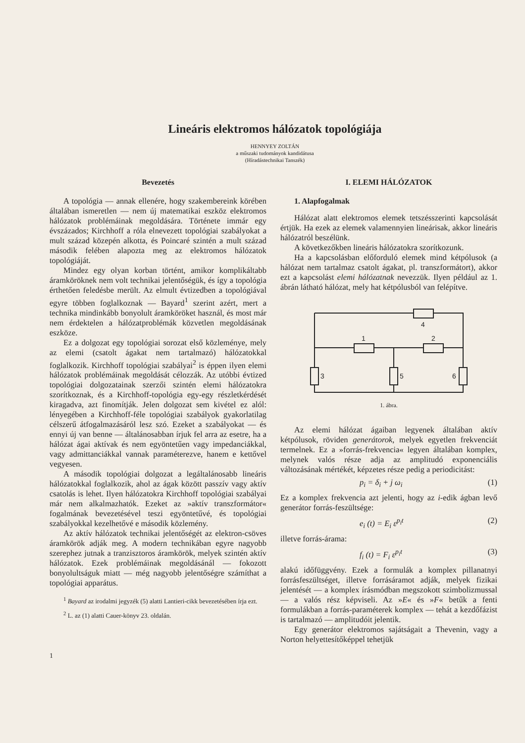Lineáris elektromos hálózatok topológiája
HENNYEY ZOLTÁN
a műszaki tudományok kandidátusa
(Híradástechnikai Tanszék)
Bevezetés
A topológia — annak ellenére, hogy szakembereink körében általában ismeretlen — nem új matematikai eszköz elektromos hálózatok problémáinak megoldására. Története immár egy évszázados; Kirchhoff a róla elnevezett topológiai szabályokat a mult század közepén alkotta, és Poincaré szintén a mult század második felében alapozta meg az elektromos hálózatok topológiáját.
Mindez egy olyan korban történt, amikor komplikáltabb áramköröknek nem volt technikai jelentőségük, és így a topológia érthetően feledésbe merült. Az elmult évtizedben a topológiával egyre többen foglalkoznak — Bayard<sup>1</sup> szerint azért, mert a technika mindinkább bonyolult áramköröket használ, és most már nem érdektelen a hálózatproblémák közvetlen megoldásának eszköze.
Ez a dolgozat egy topológiai sorozat első közleménye, mely az elemi (csatolt ágakat nem tartalmazó) hálózatokkal foglalkozik. Kirchhoff topológiai szabályai<sup>2</sup> is éppen ilyen elemi hálózatok problémáinak megoldását célozzák. Az utóbbi évtized topológiai dolgozatainak szerzői szintén elemi hálózatokra szorítkoznak, és a Kirchhoff-topológia egy-egy részletkérdését kiragadva, azt finomítják. Jelen dolgozat sem kivétel ez alól: lényegében a Kirchhoff-féle topológiai szabályok gyakorlatilag célszerű átfogalmazásáról lesz szó. Ezeket a szabályokat — és ennyi új van benne — általánosabban írjuk fel arra az esetre, ha a hálózat ágai aktívak és nem egyöntetűen vagy impedanciákkal, vagy admittanciákkal vannak paraméterezve, hanem e kettővel vegyesen.
A második topológiai dolgozat a legáltalánosabb lineáris hálózatokkal foglalkozik, ahol az ágak között passzív vagy aktív csatolás is lehet. Ilyen hálózatokra Kirchhoff topológiai szabályai már nem alkalmazhatók. Ezeket az »aktív transzformátor« fogalmának bevezetésével teszi egyöntetűvé, és topológiai szabályokkal kezelhetővé e második közlemény.
Az aktív hálózatok technikai jelentőségét az elektron-csöves áramkörök adják meg. A modern technikában egyre nagyobb szerephez jutnak a tranzisztoros áramkörök, melyek szintén aktív hálózatok. Ezek problémáinak megoldásánál — fokozott bonyolultságuk miatt — még nagyobb jelentőségre számíthat a topológiai apparátus.
<sup>1</sup> Bayard az irodalmi jegyzék (5) alatti Lantieri-cikk bevezetésében írja ezt.
<sup>2</sup> L. az (1) alatti Cauer-könyv 23. oldalán.
1
I. ELEMI HÁLÓZATOK
1. Alapfogalmak
Hálózat alatt elektromos elemek tetszésszerinti kapcsolását értjük. Ha ezek az elemek valamennyien lineárisak, akkor lineáris hálózatról beszélünk.
A következőkben lineáris hálózatokra szorítkozunk.
Ha a kapcsolásban előforduló elemek mind kétpólusok (a hálózat nem tartalmaz csatolt ágakat, pl. transzformátort), akkor ezt a kapcsolást elemi hálózatnak nevezzük. Ilyen például az 1. ábrán látható hálózat, mely hat kétpólusból van felépítve.
4
1
2
3
5
6
1. ábra.
Az elemi hálózat ágaiban legyenek általában aktív kétpólusok, röviden generátorok, melyek egyetlen frekvenciát termelnek. Ez a »forrás-frekvencia« legyen általában komplex, melynek valós része adja az amplitudó exponenciális változásának mértékét, képzetes része pedig a periodicitást:
p<sub>i</sub> = δ<sub>i</sub> + j ω<sub>i</sub> (1)
Ez a komplex frekvencia azt jelenti, hogy az i-edik ágban levő generátor forrás-feszültsége:
e<sub>i</sub> (t) = E<sub>i</sub> ε<sup>p<sub>i</sub>t</sup> (2)
illetve forrás-árama:
f<sub>i</sub> (t) = F<sub>i</sub> ε<sup>p<sub>i</sub>t</sup> (3)
alakú időfüggvény. Ezek a formulák a komplex pillanatnyi forrásfeszültséget, illetve forrásáramot adják, melyek fizikai jelentését — a komplex írásmódban megszokott szimbolizmussal — a valós rész képviseli. Az »E« és »F« betűk a fenti formulákban a forrás-paraméterek komplex — tehát a kezdőfázist is tartalmazó — amplitudóit jelentik.
Egy generátor elektromos sajátságait a Thevenin, vagy a Norton helyettesítőképpel tehetjük